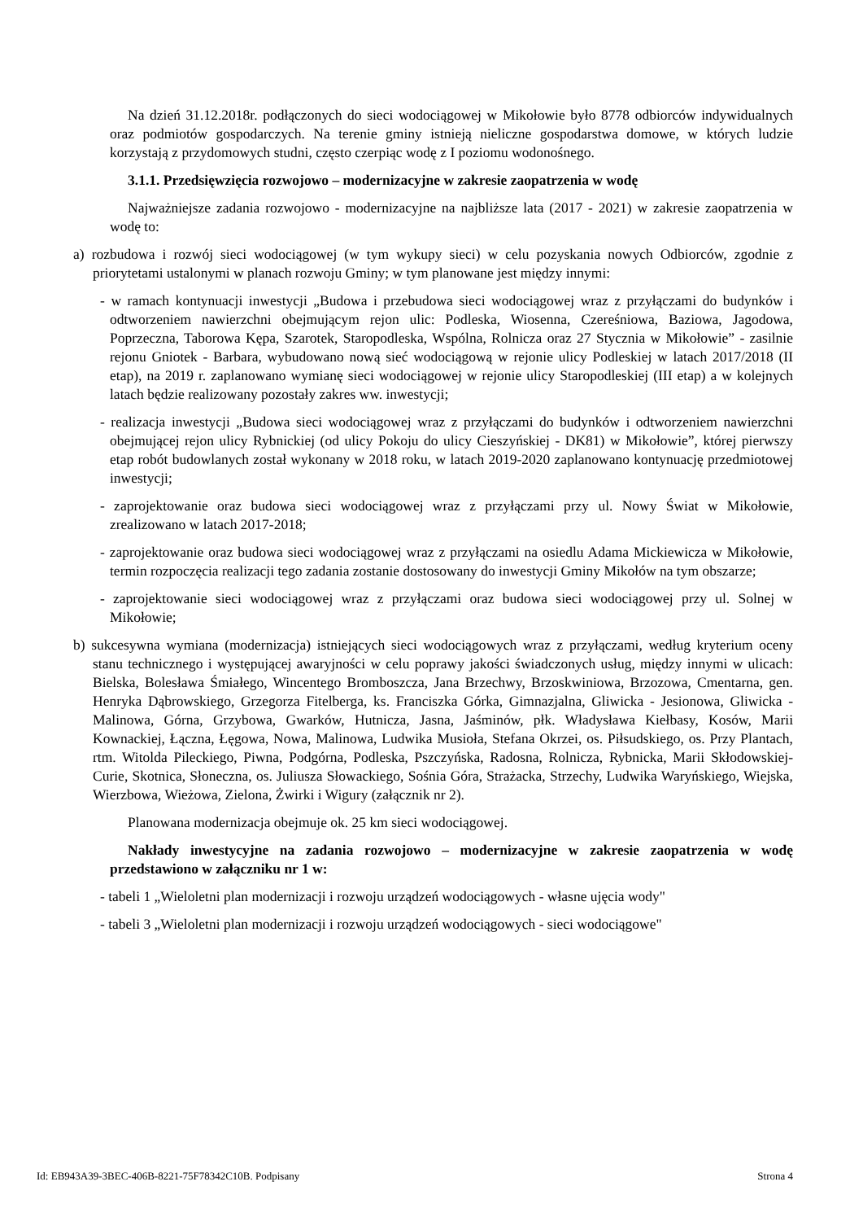Na dzień 31.12.2018r. podłączonych do sieci wodociągowej w Mikołowie było 8778 odbiorców indywidualnych oraz podmiotów gospodarczych. Na terenie gminy istnieją nieliczne gospodarstwa domowe, w których ludzie korzystają z przydomowych studni, często czerpiąc wodę z I poziomu wodonośnego.
3.1.1. Przedsięwzięcia rozwojowo – modernizacyjne w zakresie zaopatrzenia w wodę
Najważniejsze zadania rozwojowo - modernizacyjne na najbliższe lata (2017 - 2021) w zakresie zaopatrzenia w wodę to:
a) rozbudowa i rozwój sieci wodociągowej (w tym wykupy sieci) w celu pozyskania nowych Odbiorców, zgodnie z priorytetami ustalonymi w planach rozwoju Gminy; w tym planowane jest między innymi:
- w ramach kontynuacji inwestycji „Budowa i przebudowa sieci wodociągowej wraz z przyłączami do budynków i odtworzeniem nawierzchni obejmującym rejon ulic: Podleska, Wiosenna, Czereśniowa, Baziowa, Jagodowa, Poprzeczna, Taborowa Kępa, Szarotek, Staropodleska, Wspólna, Rolnicza oraz 27 Stycznia w Mikołowie” - zasilnie rejonu Gniotek - Barbara, wybudowano nową sieć wodociągową w rejonie ulicy Podleskiej w latach 2017/2018 (II etap), na 2019 r. zaplanowano wymianę sieci wodociągowej w rejonie ulicy Staropodleskiej (III etap) a w kolejnych latach będzie realizowany pozostały zakres ww. inwestycji;
- realizacja inwestycji „Budowa sieci wodociągowej wraz z przyłączami do budynków i odtworzeniem nawierzchni obejmującej rejon ulicy Rybnickiej (od ulicy Pokoju do ulicy Cieszyńskiej - DK81) w Mikołowie”, której pierwszy etap robót budowlanych został wykonany w 2018 roku, w latach 2019-2020 zaplanowano kontynuację przedmiotowej inwestycji;
- zaprojektowanie oraz budowa sieci wodociągowej wraz z przyłączami przy ul. Nowy Świat w Mikołowie, zrealizowano w latach 2017-2018;
- zaprojektowanie oraz budowa sieci wodociągowej wraz z przyłączami na osiedlu Adama Mickiewicza w Mikołowie, termin rozpoczęcia realizacji tego zadania zostanie dostosowany do inwestycji Gminy Mikołów na tym obszarze;
- zaprojektowanie sieci wodociągowej wraz z przyłączami oraz budowa sieci wodociągowej przy ul. Solnej w Mikołowie;
b) sukcesywna wymiana (modernizacja) istniejących sieci wodociągowych wraz z przyłączami, według kryterium oceny stanu technicznego i występującej awaryjności w celu poprawy jakości świadczonych usług, między innymi w ulicach: Bielska, Bolesława Śmiałego, Wincentego Bromboszcza, Jana Brzechwy, Brzoskwiniowa, Brzozowa, Cmentarna, gen. Henryka Dąbrowskiego, Grzegorza Fitelberga, ks. Franciszka Górka, Gimnazjalna, Gliwicka - Jesionowa, Gliwicka - Malinowa, Górna, Grzybowa, Gwarków, Hutnicza, Jasna, Jaśminów, płk. Władysława Kiełbasy, Kosów, Marii Kownackiej, Łączna, Łęgowa, Nowa, Malinowa, Ludwika Musioła, Stefana Okrzei, os. Piłsudskiego, os. Przy Plantach, rtm. Witolda Pileckiego, Piwna, Podgórna, Podleska, Pszczyńska, Radosna, Rolnicza, Rybnicka, Marii Skłodowskiej-Curie, Skotnica, Słoneczna, os. Juliusza Słowackiego, Sośnia Góra, Strażacka, Strzechy, Ludwika Waryńskiego, Wiejska, Wierzbowa, Wieżowa, Zielona, Żwirki i Wigury (załącznik nr 2).
Planowana modernizacja obejmuje ok. 25 km sieci wodociągowej.
Nakłady inwestycyjne na zadania rozwojowo – modernizacyjne w zakresie zaopatrzenia w wodę przedstawiono w załączniku nr 1 w:
- tabeli 1 „Wieloletni plan modernizacji i rozwoju urządzeń wodociągowych - własne ujęcia wody"
- tabeli 3 „Wieloletni plan modernizacji i rozwoju urządzeń wodociągowych - sieci wodociągowe"
Id: EB943A39-3BEC-406B-8221-75F78342C10B. Podpisany Strona 4